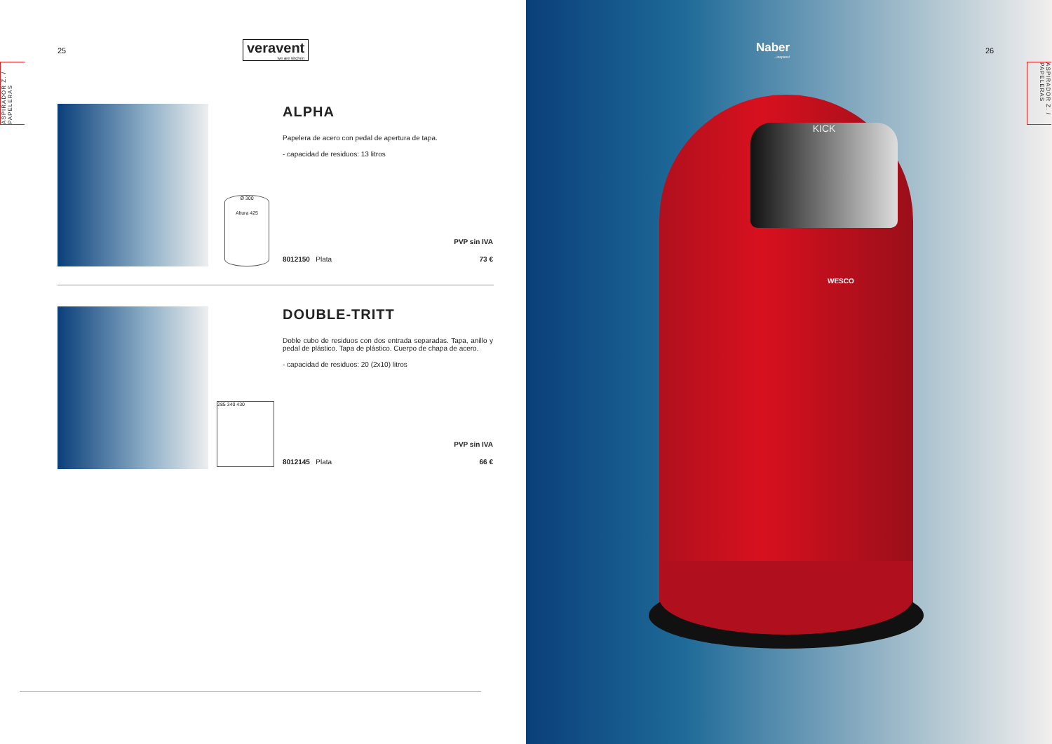ASPIRADOR Z. / PAPELERAS
25
veravent
we are kitchen
Ø 300
Altura 425
ALPHA
Papelera de acero con pedal de apertura de tapa.
- capacidad de residuos: 13 litros
PVP sin IVA
8012150 Plata 73 €
285 340 430
DOUBLE-TRITT
Doble cubo de residuos con dos entrada separadas. Tapa, anillo y pedal de plástico. Tapa de plástico. Cuerpo de chapa de acero.
- capacidad de residuos: 20 (2x10) litros
PVP sin IVA
8012145 Plata 66 €
Naber
...inspires!
26
ASPIRADOR Z. / PAPELERAS
KICK
WESCO